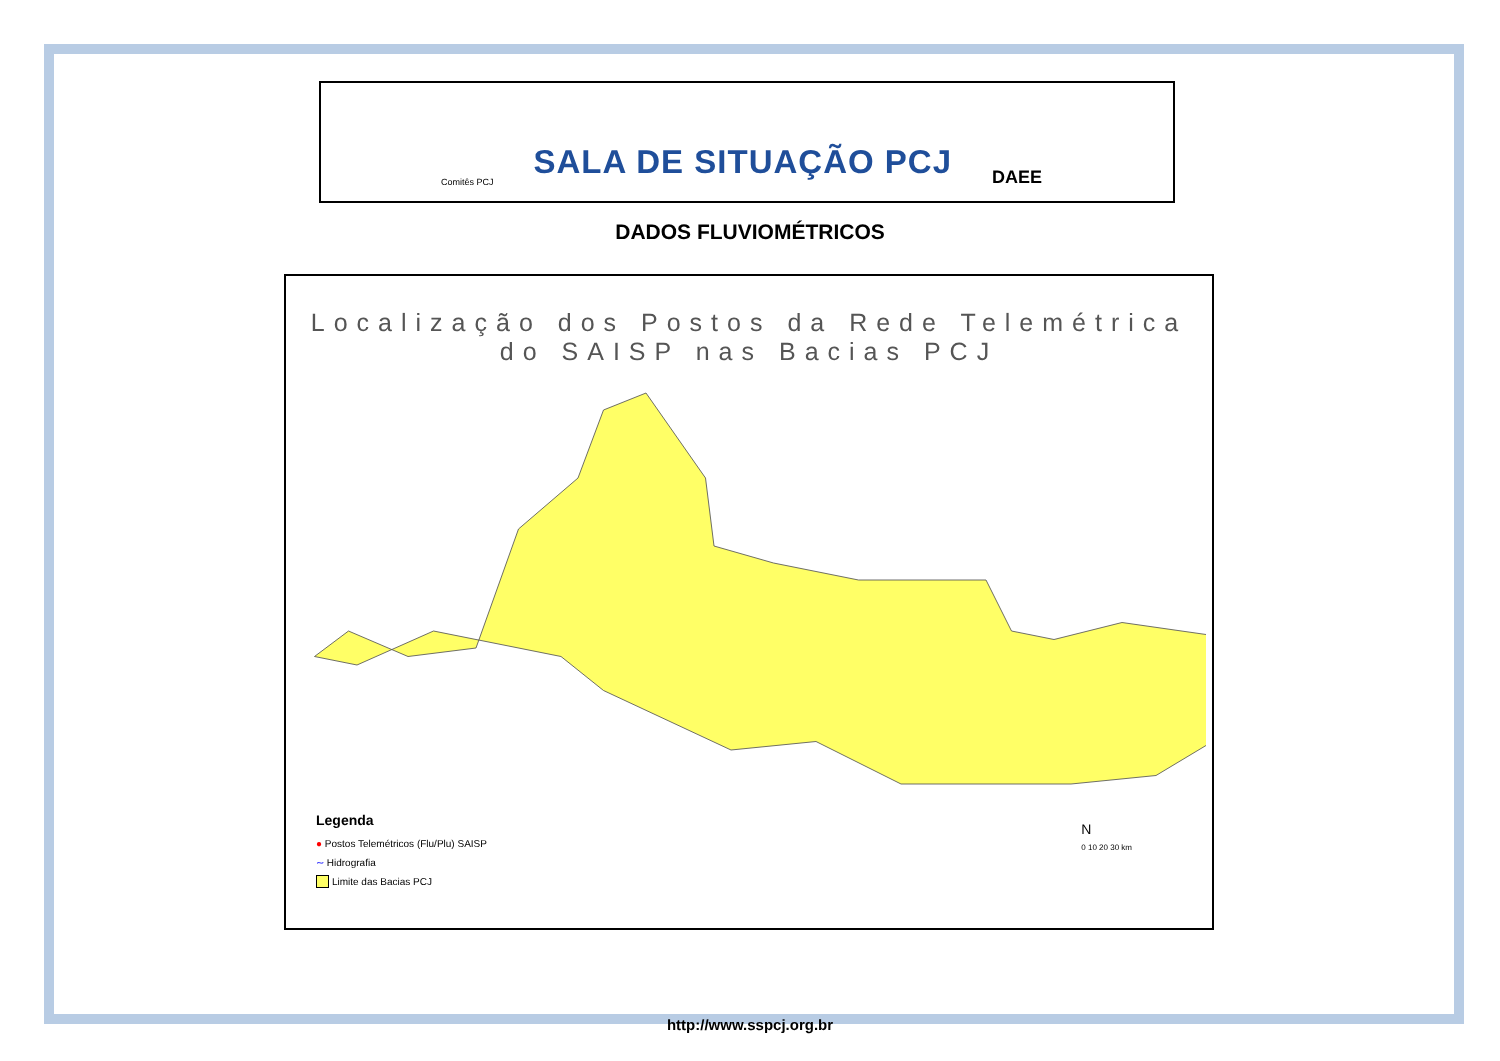Comitês PCJ
SALA DE SITUAÇÃO PCJ
DAEE
DADOS FLUVIOMÉTRICOS
Localização dos Postos da Rede Telemétrica
do SAISP nas Bacias PCJ
Legenda
● Postos Telemétricos (Flu/Plu) SAISP
∼ Hidrografia
Limite das Bacias PCJ
N
0 10 20 30 km
http://www.sspcj.org.br